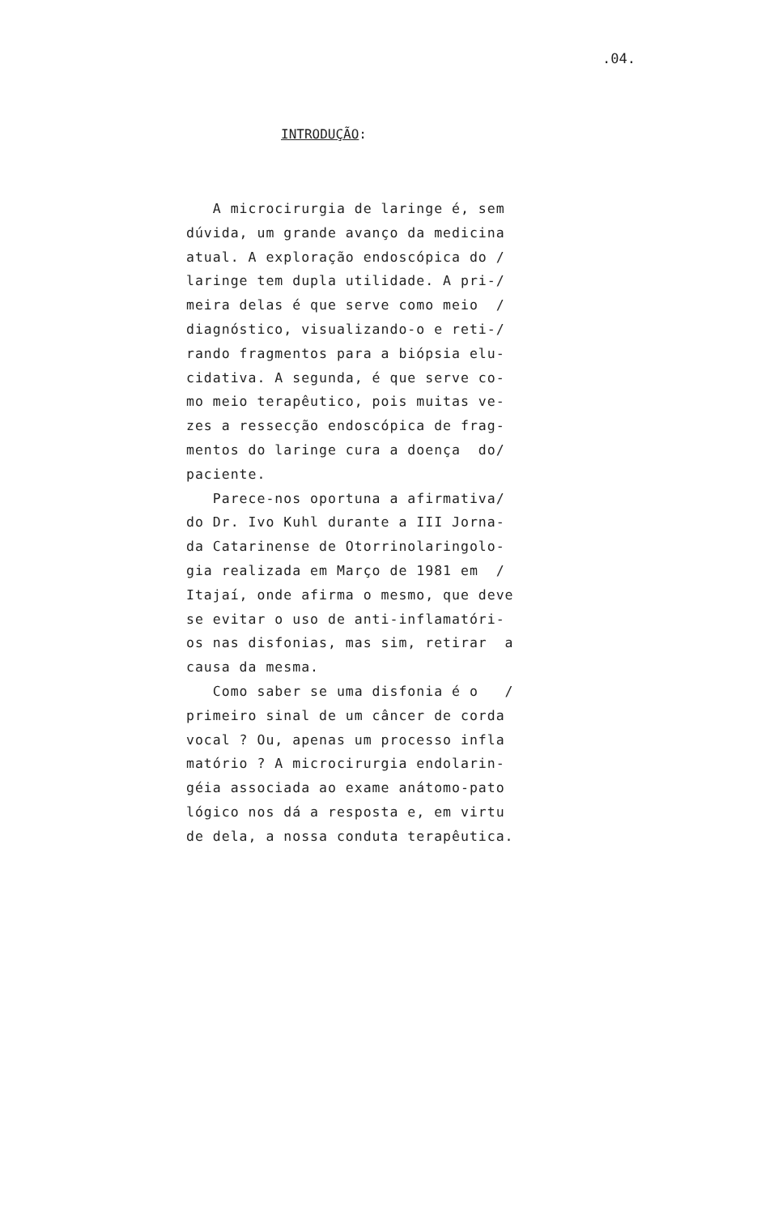.04.
INTRODUÇÃO:
A microcirurgia de laringe é, sem
dúvida, um grande avanço da medicina
atual. A exploração endoscópica do /
laringe tem dupla utilidade. A pri-/
meira delas é que serve como meio /
diagnóstico, visualizando-o e reti-/
rando fragmentos para a biópsia elu-
cidativa. A segunda, é que serve co-
mo meio terapêutico, pois muitas ve-
zes a ressecção endoscópica de frag-
mentos do laringe cura a doença do/
paciente.
Parece-nos oportuna a afirmativa/
do Dr. Ivo Kuhl durante a III Jorna-
da Catarinense de Otorrinolaringolo-
gia realizada em Março de 1981 em /
Itajaí, onde afirma o mesmo, que deve
se evitar o uso de anti-inflamatóri-
os nas disfonias, mas sim, retirar a
causa da mesma.
Como saber se uma disfonia é o /
primeiro sinal de um câncer de corda
vocal ? Ou, apenas um processo infla
matório ? A microcirurgia endolarin-
géia associada ao exame anátomo-pato
lógico nos dá a resposta e, em virtu
de dela, a nossa conduta terapêutica.